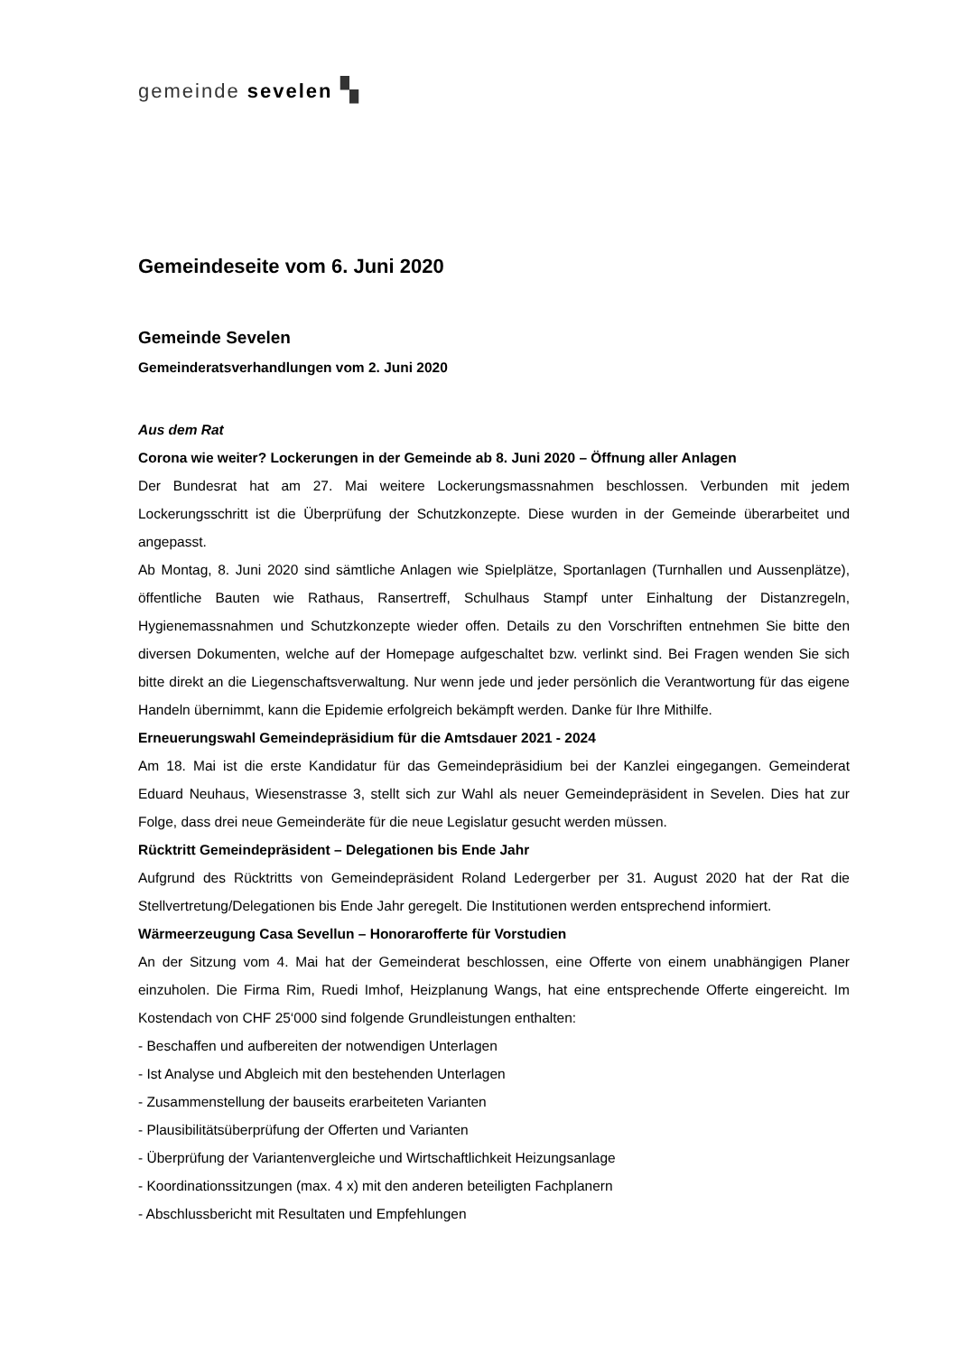gemeinde sevelen ▚
Gemeindeseite vom 6. Juni 2020
Gemeinde Sevelen
Gemeinderatsverhandlungen vom 2. Juni 2020
Aus dem Rat
Corona wie weiter? Lockerungen in der Gemeinde ab 8. Juni 2020 – Öffnung aller Anlagen
Der Bundesrat hat am 27. Mai weitere Lockerungsmassnahmen beschlossen. Verbunden mit jedem Lockerungsschritt ist die Überprüfung der Schutzkonzepte. Diese wurden in der Gemeinde überarbeitet und angepasst.
Ab Montag, 8. Juni 2020 sind sämtliche Anlagen wie Spielplätze, Sportanlagen (Turnhallen und Aussenplätze), öffentliche Bauten wie Rathaus, Ransertreff, Schulhaus Stampf unter Einhaltung der Distanzregeln, Hygienemassnahmen und Schutzkonzepte wieder offen. Details zu den Vorschriften entnehmen Sie bitte den diversen Dokumenten, welche auf der Homepage aufgeschaltet bzw. verlinkt sind. Bei Fragen wenden Sie sich bitte direkt an die Liegenschaftsverwaltung. Nur wenn jede und jeder persönlich die Verantwortung für das eigene Handeln übernimmt, kann die Epidemie erfolgreich bekämpft werden. Danke für Ihre Mithilfe.
Erneuerungswahl Gemeindepräsidium für die Amtsdauer 2021 - 2024
Am 18. Mai ist die erste Kandidatur für das Gemeindepräsidium bei der Kanzlei eingegangen. Gemeinderat Eduard Neuhaus, Wiesenstrasse 3, stellt sich zur Wahl als neuer Gemeindepräsident in Sevelen. Dies hat zur Folge, dass drei neue Gemeinderäte für die neue Legislatur gesucht werden müssen.
Rücktritt Gemeindepräsident – Delegationen bis Ende Jahr
Aufgrund des Rücktritts von Gemeindepräsident Roland Ledergerber per 31. August 2020 hat der Rat die Stellvertretung/Delegationen bis Ende Jahr geregelt. Die Institutionen werden entsprechend informiert.
Wärmeerzeugung Casa Sevellun – Honorarofferte für Vorstudien
An der Sitzung vom 4. Mai hat der Gemeinderat beschlossen, eine Offerte von einem unabhängigen Planer einzuholen. Die Firma Rim, Ruedi Imhof, Heizplanung Wangs, hat eine entsprechende Offerte eingereicht. Im Kostendach von CHF 25‘000 sind folgende Grundleistungen enthalten:
- Beschaffen und aufbereiten der notwendigen Unterlagen
- Ist Analyse und Abgleich mit den bestehenden Unterlagen
- Zusammenstellung der bauseits erarbeiteten Varianten
- Plausibilitätsüberprüfung der Offerten und Varianten
- Überprüfung der Variantenvergleiche und Wirtschaftlichkeit Heizungsanlage
- Koordinationssitzungen (max. 4 x) mit den anderen beteiligten Fachplanern
- Abschlussbericht mit Resultaten und Empfehlungen